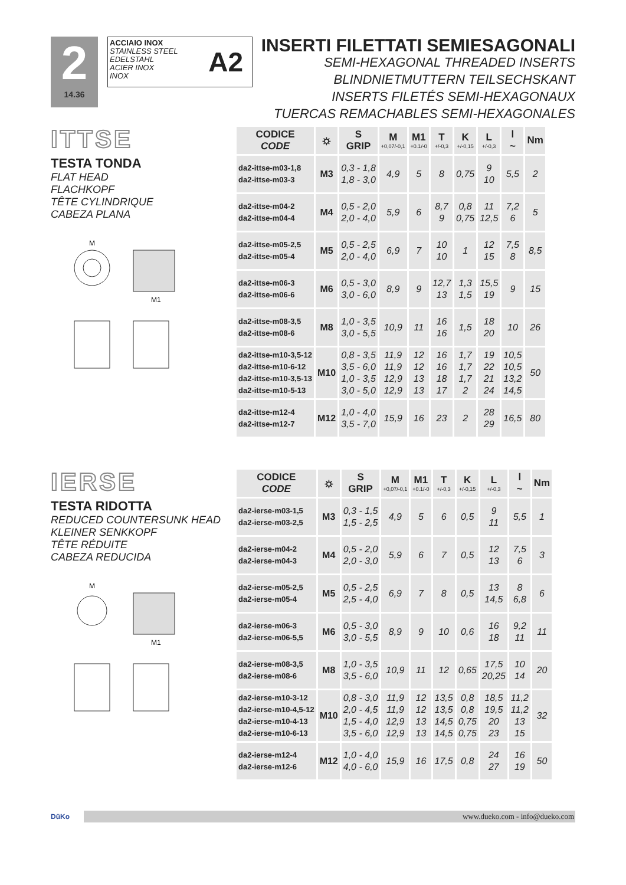2
14.36
ACCIAIO INOX
STAINLESS STEEL
EDELSTAHL
ACIER INOX
INOX
A2
INSERTI FILETTATI SEMIESAGONALI
SEMI-HEXAGONAL THREADED INSERTS
BLINDNIETMUTTERN TEILSECHSKANT
INSERTS FILETÉS SEMI-HEXAGONAUX
TUERCAS REMACHABLES SEMI-HEXAGONALES
ITTSE
TESTA TONDA
FLAT HEAD
FLACHKOPF
TÊTE CYLINDRIQUE
CABEZA PLANA
M1
M
| CODICE CODE | ⛭ | S GRIP | M +0,07/-0,1 | M1 +0.1/-0 | T +/-0,3 | K +/-0,15 | L +/-0,3 | l ~ | Nm |
| --- | --- | --- | --- | --- | --- | --- | --- | --- | --- |
| da2-ittse-m03-1,8 da2-ittse-m03-3 | M3 | 0,3 - 1,8 1,8 - 3,0 | 4,9 | 5 | 8 | 0,75 | 9 10 | 5,5 | 2 |
| da2-ittse-m04-2 da2-ittse-m04-4 | M4 | 0,5 - 2,0 2,0 - 4,0 | 5,9 | 6 | 8,7 9 | 0,8 0,75 | 11 12,5 | 7,2 6 | 5 |
| da2-ittse-m05-2,5 da2-ittse-m05-4 | M5 | 0,5 - 2,5 2,0 - 4,0 | 6,9 | 7 | 10 10 | 1 | 12 15 | 7,5 8 | 8,5 |
| da2-ittse-m06-3 da2-ittse-m06-6 | M6 | 0,5 - 3,0 3,0 - 6,0 | 8,9 | 9 | 12,7 13 | 1,3 1,5 | 15,5 19 | 9 | 15 |
| da2-ittse-m08-3,5 da2-ittse-m08-6 | M8 | 1,0 - 3,5 3,0 - 5,5 | 10,9 | 11 | 16 16 | 1,5 | 18 20 | 10 | 26 |
| da2-ittse-m10-3,5-12 da2-ittse-m10-6-12 da2-ittse-m10-3,5-13 da2-ittse-m10-5-13 | M10 | 0,8 - 3,5 3,5 - 6,0 1,0 - 3,5 3,0 - 5,0 | 11,9 11,9 12,9 12,9 | 12 12 13 13 | 16 16 18 17 | 1,7 1,7 1,7 2 | 19 22 21 24 | 10,5 10,5 13,2 14,5 | 50 |
| da2-ittse-m12-4 da2-ittse-m12-7 | M12 | 1,0 - 4,0 3,5 - 7,0 | 15,9 | 16 | 23 | 2 | 28 29 | 16,5 | 80 |
IERSE
TESTA RIDOTTA
REDUCED COUNTERSUNK HEAD
KLEINER SENKKOPF
TÊTE RÉDUITE
CABEZA REDUCIDA
M1
M
| CODICE CODE | ⛭ | S GRIP | M +0,07/-0,1 | M1 +0.1/-0 | T +/-0,3 | K +/-0,15 | L +/-0,3 | l ~ | Nm |
| --- | --- | --- | --- | --- | --- | --- | --- | --- | --- |
| da2-ierse-m03-1,5 da2-ierse-m03-2,5 | M3 | 0,3 - 1,5 1,5 - 2,5 | 4,9 | 5 | 6 | 0,5 | 9 11 | 5,5 | 1 |
| da2-ierse-m04-2 da2-ierse-m04-3 | M4 | 0,5 - 2,0 2,0 - 3,0 | 5,9 | 6 | 7 | 0,5 | 12 13 | 7,5 6 | 3 |
| da2-ierse-m05-2,5 da2-ierse-m05-4 | M5 | 0,5 - 2,5 2,5 - 4,0 | 6,9 | 7 | 8 | 0,5 | 13 14,5 | 8 6,8 | 6 |
| da2-ierse-m06-3 da2-ierse-m06-5,5 | M6 | 0,5 - 3,0 3,0 - 5,5 | 8,9 | 9 | 10 | 0,6 | 16 18 | 9,2 11 | 11 |
| da2-ierse-m08-3,5 da2-ierse-m08-6 | M8 | 1,0 - 3,5 3,5 - 6,0 | 10,9 | 11 | 12 | 0,65 | 17,5 20,25 | 10 14 | 20 |
| da2-ierse-m10-3-12 da2-ierse-m10-4,5-12 da2-ierse-m10-4-13 da2-ierse-m10-6-13 | M10 | 0,8 - 3,0 2,0 - 4,5 1,5 - 4,0 3,5 - 6,0 | 11,9 11,9 12,9 12,9 | 12 12 13 13 | 13,5 13,5 14,5 14,5 | 0,8 0,8 0,75 0,75 | 18,5 19,5 20 23 | 11,2 11,2 13 15 | 32 |
| da2-ierse-m12-4 da2-ierse-m12-6 | M12 | 1,0 - 4,0 4,0 - 6,0 | 15,9 | 16 | 17,5 | 0,8 | 24 27 | 16 19 | 50 |
DüKo www.dueko.com - info@dueko.com